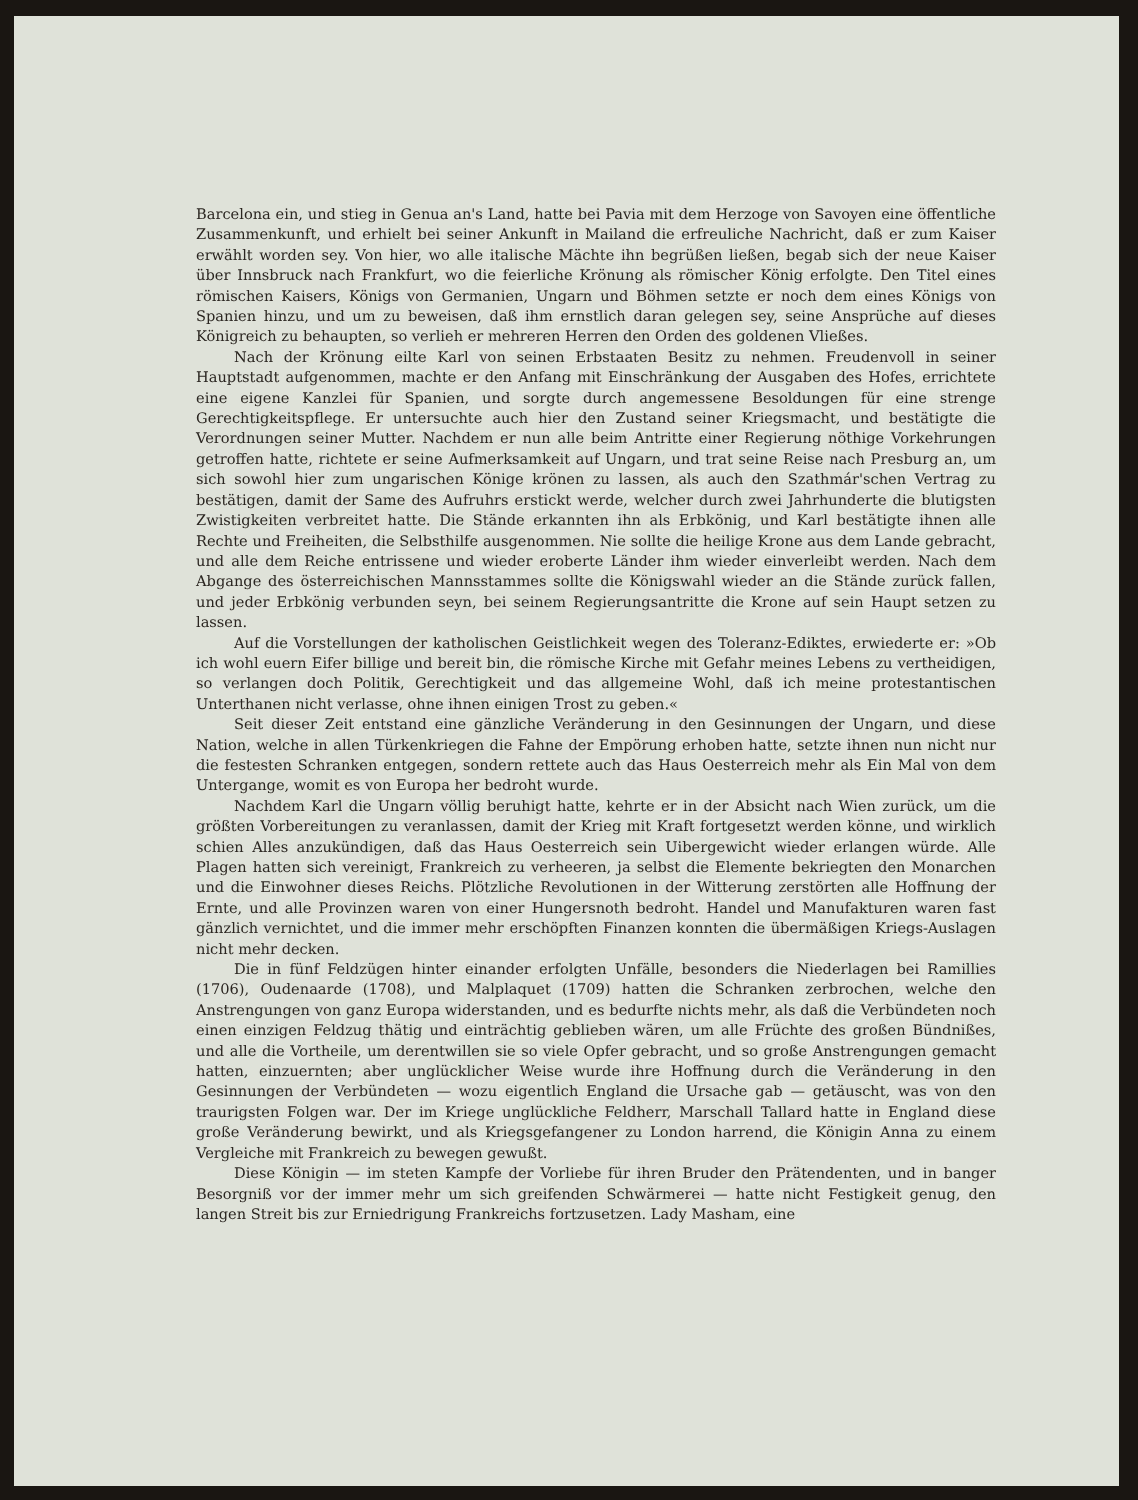Barcelona ein, und stieg in Genua an's Land, hatte bei Pavia mit dem Herzoge von Savoyen eine öffentliche Zusammenkunft, und erhielt bei seiner Ankunft in Mailand die erfreuliche Nachricht, daß er zum Kaiser erwählt worden sey. Von hier, wo alle italische Mächte ihn begrüßen ließen, begab sich der neue Kaiser über Innsbruck nach Frankfurt, wo die feierliche Krönung als römischer König erfolgte. Den Titel eines römischen Kaisers, Königs von Germanien, Ungarn und Böhmen setzte er noch dem eines Königs von Spanien hinzu, und um zu beweisen, daß ihm ernstlich daran gelegen sey, seine Ansprüche auf dieses Königreich zu behaupten, so verlieh er mehreren Herren den Orden des goldenen Vließes.
Nach der Krönung eilte Karl von seinen Erbstaaten Besitz zu nehmen. Freudenvoll in seiner Hauptstadt aufgenommen, machte er den Anfang mit Einschränkung der Ausgaben des Hofes, errichtete eine eigene Kanzlei für Spanien, und sorgte durch angemessene Besoldungen für eine strenge Gerechtigkeitspflege. Er untersuchte auch hier den Zustand seiner Kriegsmacht, und bestätigte die Verordnungen seiner Mutter. Nachdem er nun alle beim Antritte einer Regierung nöthige Vorkehrungen getroffen hatte, richtete er seine Aufmerksamkeit auf Ungarn, und trat seine Reise nach Presburg an, um sich sowohl hier zum ungarischen Könige krönen zu lassen, als auch den Szathmár'schen Vertrag zu bestätigen, damit der Same des Aufruhrs erstickt werde, welcher durch zwei Jahrhunderte die blutigsten Zwistigkeiten verbreitet hatte. Die Stände erkannten ihn als Erbkönig, und Karl bestätigte ihnen alle Rechte und Freiheiten, die Selbsthilfe ausgenommen. Nie sollte die heilige Krone aus dem Lande gebracht, und alle dem Reiche entrissene und wieder eroberte Länder ihm wieder einverleibt werden. Nach dem Abgange des österreichischen Mannsstammes sollte die Königswahl wieder an die Stände zurück fallen, und jeder Erbkönig verbunden seyn, bei seinem Regierungsantritte die Krone auf sein Haupt setzen zu lassen.
Auf die Vorstellungen der katholischen Geistlichkeit wegen des Toleranz-Ediktes, erwiederte er: »Ob ich wohl euern Eifer billige und bereit bin, die römische Kirche mit Gefahr meines Lebens zu vertheidigen, so verlangen doch Politik, Gerechtigkeit und das allgemeine Wohl, daß ich meine protestantischen Unterthanen nicht verlasse, ohne ihnen einigen Trost zu geben.«
Seit dieser Zeit entstand eine gänzliche Veränderung in den Gesinnungen der Ungarn, und diese Nation, welche in allen Türkenkriegen die Fahne der Empörung erhoben hatte, setzte ihnen nun nicht nur die festesten Schranken entgegen, sondern rettete auch das Haus Oesterreich mehr als Ein Mal von dem Untergange, womit es von Europa her bedroht wurde.
Nachdem Karl die Ungarn völlig beruhigt hatte, kehrte er in der Absicht nach Wien zurück, um die größten Vorbereitungen zu veranlassen, damit der Krieg mit Kraft fortgesetzt werden könne, und wirklich schien Alles anzukündigen, daß das Haus Oesterreich sein Uibergewicht wieder erlangen würde. Alle Plagen hatten sich vereinigt, Frankreich zu verheeren, ja selbst die Elemente bekriegten den Monarchen und die Einwohner dieses Reichs. Plötzliche Revolutionen in der Witterung zerstörten alle Hoffnung der Ernte, und alle Provinzen waren von einer Hungersnoth bedroht. Handel und Manufakturen waren fast gänzlich vernichtet, und die immer mehr erschöpften Finanzen konnten die übermäßigen Kriegs-Auslagen nicht mehr decken.
Die in fünf Feldzügen hinter einander erfolgten Unfälle, besonders die Niederlagen bei Ramillies (1706), Oudenaarde (1708), und Malplaquet (1709) hatten die Schranken zerbrochen, welche den Anstrengungen von ganz Europa widerstanden, und es bedurfte nichts mehr, als daß die Verbündeten noch einen einzigen Feldzug thätig und einträchtig geblieben wären, um alle Früchte des großen Bündnißes, und alle die Vortheile, um derentwillen sie so viele Opfer gebracht, und so große Anstrengungen gemacht hatten, einzuernten; aber unglücklicher Weise wurde ihre Hoffnung durch die Veränderung in den Gesinnungen der Verbündeten — wozu eigentlich England die Ursache gab — getäuscht, was von den traurigsten Folgen war. Der im Kriege unglückliche Feldherr, Marschall Tallard hatte in England diese große Veränderung bewirkt, und als Kriegsgefangener zu London harrend, die Königin Anna zu einem Vergleiche mit Frankreich zu bewegen gewußt.
Diese Königin — im steten Kampfe der Vorliebe für ihren Bruder den Prätendenten, und in banger Besorgniß vor der immer mehr um sich greifenden Schwärmerei — hatte nicht Festigkeit genug, den langen Streit bis zur Erniedrigung Frankreichs fortzusetzen. Lady Masham, eine